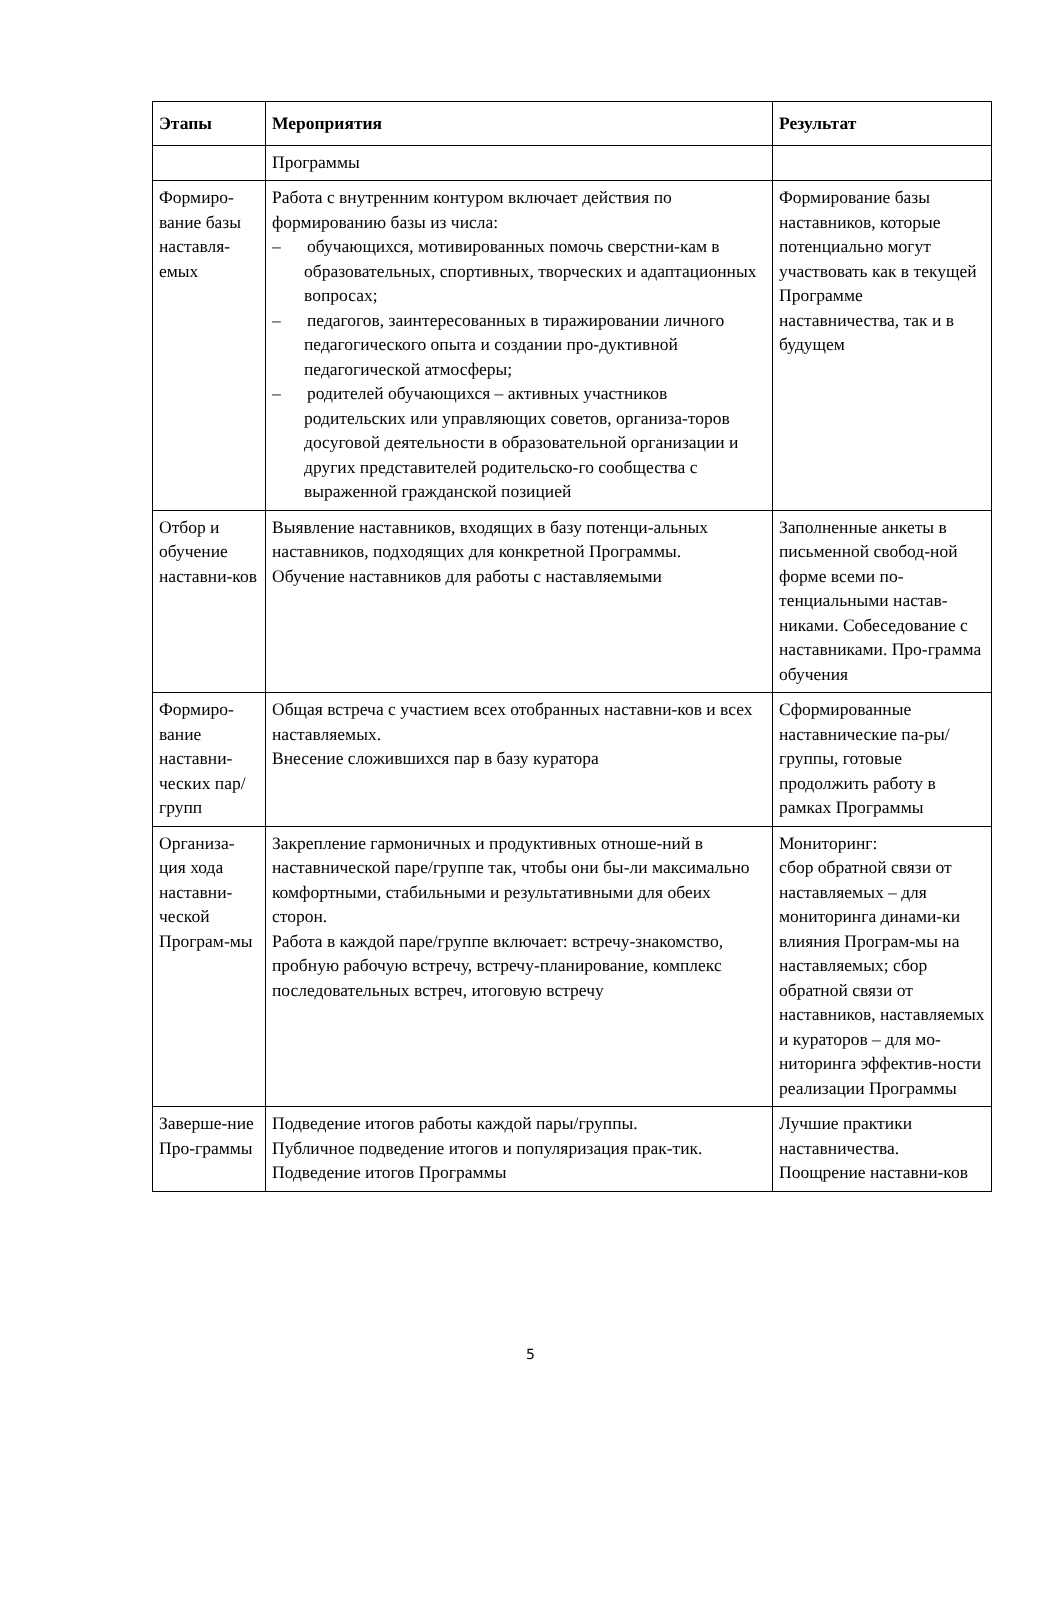| Этапы | Мероприятия | Результат |
| --- | --- | --- |
| | Программы | |
| Формиро-вание базы наставля-емых | Работа с внутренним контуром включает действия по формированию базы из числа: – обучающихся, мотивированных помочь сверстни-кам в образовательных, спортивных, творческих и адаптационных вопросах; – педагогов, заинтересованных в тиражировании личного педагогического опыта и создании про-дуктивной педагогической атмосферы; – родителей обучающихся – активных участников родительских или управляющих советов, организа-торов досуговой деятельности в образовательной организации и других представителей родительско-го сообщества с выраженной гражданской позицией | Формирование базы наставников, которые потенциально могут участвовать как в текущей Программе наставничества, так и в будущем |
| Отбор и обучение наставни-ков | Выявление наставников, входящих в базу потенци-альных наставников, подходящих для конкретной Программы. Обучение наставников для работы с наставляемыми | Заполненные анкеты в письменной свобод-ной форме всеми по-тенциальными настав-никами. Собеседование с наставниками. Про-грамма обучения |
| Формиро-вание наставни-ческих пар/групп | Общая встреча с участием всех отобранных наставни-ков и всех наставляемых. Внесение сложившихся пар в базу куратора | Сформированные наставнические па-ры/группы, готовые продолжить работу в рамках Программы |
| Организа-ция хода наставни-ческой Програм-мы | Закрепление гармоничных и продуктивных отноше-ний в наставнической паре/группе так, чтобы они бы-ли максимально комфортными, стабильными и результативными для обеих сторон. Работа в каждой паре/группе включает: встречу-знакомство, пробную рабочую встречу, встречу-планирование, комплекс последовательных встреч, итоговую встречу | Мониторинг: сбор обратной связи от наставляемых – для мониторинга динами-ки влияния Програм-мы на наставляемых; сбор обратной связи от наставников, наставляемых и кураторов – для мо-ниторинга эффектив-ности реализации Программы |
| Заверше-ние Про-граммы | Подведение итогов работы каждой пары/группы. Публичное подведение итогов и популяризация прак-тик. Подведение итогов Программы | Лучшие практики наставничества. Поощрение наставни-ков |
5